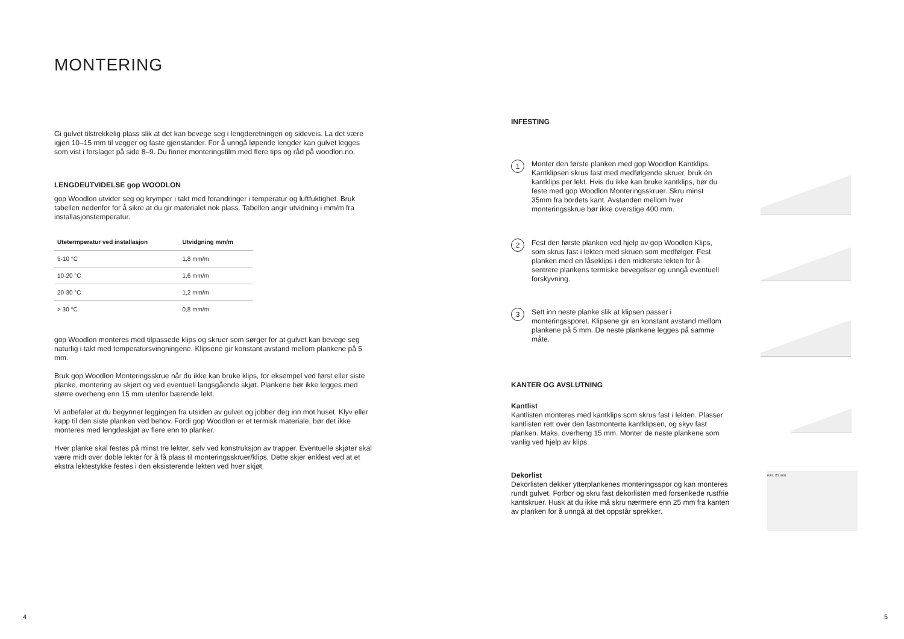MONTERING
Gi gulvet tilstrekkelig plass slik at det kan bevege seg i lengderetningen og sideveis. La det være igjen 10–15 mm til vegger og faste gjenstander. For å unngå løpende lengder kan gulvet legges som vist i forslaget på side 8–9. Du finner monteringsfilm med flere tips og råd på woodlon.no.
LENGDEUTVIDELSE gop WOODLON
gop Woodlon utvider seg og krymper i takt med forandringer i temperatur og luft­fuktighet. Bruk tabellen nedenfor for å sikre at du gir materialet nok plass. Tabellen angir utvidning i mm/m fra installasjonstemperatur.
| Utetermperatur ved installasjon | Utvidgning mm/m |
| --- | --- |
| 5-10 °C | 1,8 mm/m |
| 10-20 °C | 1,6 mm/m |
| 20-30 °C | 1,2 mm/m |
| > 30 °C | 0,8 mm/m |
gop Woodlon monteres med tilpassede klips og skruer som sørger for at gulvet kan bevege seg naturlig i takt med temperatursvingningene. Klipsene gir konstant avstand mellom plankene på 5 mm.
Bruk gop Woodlon Monteringsskrue når du ikke kan bruke klips, for eksempel ved først eller siste planke, montering av skjørt og ved eventuell langsgående skjøt. Plankene bør ikke legges med større overheng enn 15 mm utenfor bærende lekt.
Vi anbefaler at du begynner leggingen fra utsiden av gulvet og jobber deg inn mot huset. Klyv eller kapp til den siste planken ved behov. Fordi gop Woodlon er et termisk materiale, bør det ikke monteres med lengdeskjøt av flere enn to planker.
Hver planke skal festes på minst tre lekter, selv ved konstruksjon av trapper. Eventuelle skjøter skal være midt over doble lekter for å få plass til monteringsskruer/klips. Dette skjer enklest ved at et ekstra lektestykke festes i den eksisterende lekten ved hver skjøt.
INFESTING
1
Monter den første planken med gop Woodlon Kantklips. Kantklipsen skrus fast med medfølgende skruer, bruk én kantklips per lekt. Hvis du ikke kan bruke kantklips, bør du feste med gop Woodlon Monteringsskruer. Skru minst 35mm fra bordets kant. Avstanden mellom hver monteringsskrue bør ikke overstige 400 mm.
2
Fest den første planken ved hjelp av gop Woodlon Klips, som skrus fast i lekten med skruen som medfølger. Fest planken med en låseklips i den midterste lekten for å sentrere plankens termiske bevegelser og unngå eventuell forskyvning.
3
Sett inn neste planke slik at klipsen passer i monteringssporet. Klipsene gir en konstant avstand mellom plankene på 5 mm. De neste plankene legges på samme måte.
KANTER OG AVSLUTNING
Kantlist
Kantlisten monteres med kantklips som skrus fast i lekten. Plasser kantlisten rett over den fastmonterte kantklipsen, og skyv fast planken. Maks. overheng 15 mm. Monter de neste plankene som vanlig ved hjelp av klips.
Dekorlist
Dekorlisten dekker ytterplankenes monteringsspor og kan monteres rundt gulvet. Forbor og skru fast dekorlisten med forsenkede rustfrie kantskruer. Husk at du ikke må skru nærmere enn 25 mm fra kanten av planken for å unngå at det oppstår sprekker.
min. 25 mm
4 5